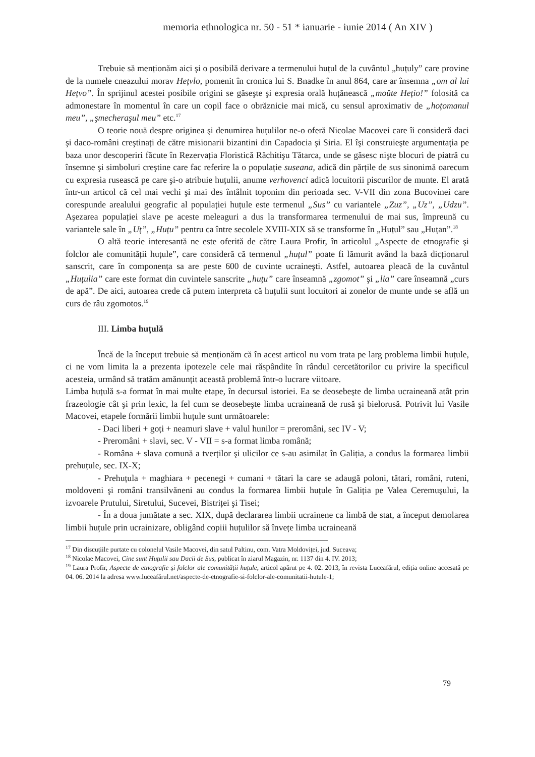memoria ethnologica nr. 50 - 51 * ianuarie - iunie 2014 ( An XIV )
Trebuie să menționăm aici şi o posibilă derivare a termenului huțul de la cuvântul „huțuly” care provine de la numele cneazului morav Hețvlo, pomenit în cronica lui S. Bnadke în anul 864, care ar însemna „om al lui Hețvo”. În sprijinul acestei posibile origini se găseşte şi expresia orală huțănească „moŭte Hețio!” folosită ca admonestare în momentul în care un copil face o obrăznicie mai mică, cu sensul aproximativ de „hoțomanul meu”, „şmecheraşul meu” etc.<sup>17</sup>
O teorie nouă despre originea şi denumirea huțulilor ne-o oferă Nicolae Macovei care îi consideră daci şi daco-români creştinați de către misionarii bizantini din Capadocia şi Siria. El îşi construieşte argumentația pe baza unor descoperiri făcute în Rezervația Floristică Răchitişu Tătarca, unde se găsesc nişte blocuri de piatră cu însemne şi simboluri creştine care fac referire la o populație suseana, adică din părțile de sus sinonimă oarecum cu expresia rusească pe care şi-o atribuie huțulii, anume verhovenci adică locuitorii piscurilor de munte. El arată într-un articol că cel mai vechi şi mai des întâlnit toponim din perioada sec. V-VII din zona Bucovinei care corespunde arealului geografic al populației huțule este termenul „Sus” cu variantele „Zuz”, „Uz”, „Udzu”. Aşezarea populației slave pe aceste meleaguri a dus la transformarea termenului de mai sus, împreună cu variantele sale în „Uț”, „Huțu” pentru ca între secolele XVIII-XIX să se transforme în „Huțul” sau „Huțan”.<sup>18</sup>
O altă teorie interesantă ne este oferită de către Laura Profir, în articolul „Aspecte de etnografie şi folclor ale comunității huțule”, care consideră că termenul „huțul” poate fi lămurit având la bază dicționarul sanscrit, care în componența sa are peste 600 de cuvinte ucraineşti. Astfel, autoarea pleacă de la cuvântul „Huțulia” care este format din cuvintele sanscrite „huțu” care înseamnă „zgomot” şi „lia” care înseamnă „curs de apă”. De aici, autoarea crede că putem interpreta că huțulii sunt locuitori ai zonelor de munte unde se află un curs de râu zgomotos.<sup>19</sup>
III. Limba huțulă
Încă de la început trebuie să menționăm că în acest articol nu vom trata pe larg problema limbii huțule, ci ne vom limita la a prezenta ipotezele cele mai răspândite în rândul cercetătorilor cu privire la specificul acesteia, urmând să tratăm amănunțit această problemă într-o lucrare viitoare.
Limba huțulă s-a format în mai multe etape, în decursul istoriei. Ea se deosebeşte de limba ucraineană atât prin frazeologie cât şi prin lexic, la fel cum se deosebeşte limba ucraineană de rusă şi bielorusă. Potrivit lui Vasile Macovei, etapele formării limbii huțule sunt următoarele:
- Daci liberi + goți + neamuri slave + valul hunilor = preromâni, sec IV - V;
- Preromâni + slavi, sec. V - VII = s-a format limba română;
- Româna + slava comună a tverților şi ulicilor ce s-au asimilat în Galiția, a condus la formarea limbii prehuțule, sec. IX-X;
- Prehuțula + maghiara + pecenegi + cumani + tătari la care se adaugă poloni, tătari, români, ruteni, moldoveni şi români transilvăneni au condus la formarea limbii huțule în Galiția pe Valea Ceremuşului, la izvoarele Prutului, Siretului, Sucevei, Bistriței şi Tisei;
- În a doua jumătate a sec. XIX, după declararea limbii ucrainene ca limbă de stat, a început demolarea limbii huțule prin ucrainizare, obligând copiii huțulilor să învețe limba ucraineană
<sup>17</sup> Din discuțiile purtate cu colonelul Vasile Macovei, din satul Paltinu, com. Vatra Moldoviței, jud. Suceava;
<sup>18</sup> Nicolae Macovei, Cine sunt Huțulii sau Dacii de Sus, publicat în ziarul Magazin, nr. 1137 din 4. IV. 2013;
<sup>19</sup> Laura Profir, Aspecte de etnografie şi folclor ale comunității huțule, articol apărut pe 4. 02. 2013, în revista Luceafărul, ediția online accesată pe 04. 06. 2014 la adresa www.luceafărul.net/aspecte-de-etnografie-si-folclor-ale-comunitatii-hutule-1;
79